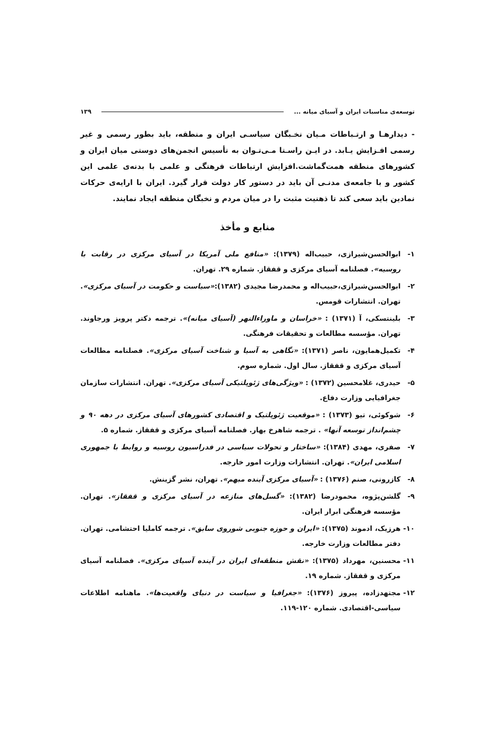توسعه‌ی مناسبات ایران و آسیای میانه ... ۱۳۹
- دیدارهـا و ارتـباطات مـیان نخـبگان سیاسـی ایران و منطقه، باید بطور رسمی و غیر رسمی افـزایش یـابد. در ایـن راسـتا مـی‌تـوان به تأسیس انجمن‌های دوستی میان ایران و کشورهای منطقه همت‌گماشت.افزایش ارتباطات فرهنگی و علمی با بدنه‌ی علمی این کشور و با جامعه‌ی مدنـی آن باید در دستور کار دولت قرار گیرد. ایران با ارایه‌ی حرکات نمادین باید سعی کند تا ذهنیت مثبت را در میان مردم و نخبگان منطقه ایجاد نمایند.
منابع و مأخذ
۱- ابوالحسن‌شیرازی، حبیب‌اله (۱۳۷۹): «منافع ملی آمریکا در آسیای مرکزی در رقابت با روسیه». فصلنامه آسیای مرکزی و قفقاز. شماره ۲۹. تهران.
۲- ابوالحسن‌شیرازی،حبیب‌اله و محمدرضا مجیدی (۱۳۸۲):«سیاست و حکومت در آسیای مرکزی». تهران. انتشارات قومس.
۳- بلینتسکی، آ (۱۳۷۱) : «خراسان و ماوراءالنهر (آسیای میانه)». ترجمه دکتر پرویز ورجاوند. تهران. مؤسسه مطالعات و تحقیقات فرهنگی.
۴- تکمیل‌همایون، ناصر (۱۳۷۱): «نگاهی به آسیا و شناخت آسیای مرکزی». فصلنامه مطالعات آسیای مرکزی و قفقاز. سال اول. شماره سوم.
۵- حیدری، غلامحسین (۱۳۷۲) : «ویژگی‌های ژئوپلتیکی آسیای مرکزی». تهران. انتشارات سازمان جغرافیایی وزارت دفاع.
۶- شوکوئی، تیو (۱۳۷۳) : «موقعیت ژئوپلتیک و اقتصادی کشورهای آسیای مرکزی در دهه ۹۰ و چشم‌انداز توسعه آنها» . ترجمه شاهرخ بهار. فصلنامه آسیای مرکزی و قفقاز. شماره ۵.
۷- صفری، مهدی (۱۳۸۴): «ساختار و تحولات سیاسی در فدراسیون روسیه و روابط با جمهوری اسلامی ایران». تهران. انتشارات وزارت امور خارجه.
۸- کازرونی، صنم (۱۳۷۶) : «آسیای مرکزی آینده مبهم». تهران، نشر گزینش.
۹- گلشن‌پژوه، محمودرضا (۱۳۸۲): «گسل‌های منازعه در آسیای مرکزی و قفقاز». تهران. مؤسسه فرهنگی ابرار ایران.
۱۰- هرزیک، ادموند (۱۳۷۵): «ایران و حوزه جنوبی شوروی سابق». ترجمه کاملیا احتشامی. تهران. دفتر مطالعات وزارت خارجه.
۱۱- محسنین، مهرداد (۱۳۷۵): «نقش منطقه‌ای ایران در آینده آسیای مرکزی». فصلنامه آسیای مرکزی و قفقاز. شماره ۱۹.
۱۲- مجتهدزاده، پیروز (۱۳۷۶): «جغرافیا و سیاست در دنیای واقعیت‌ها». ماهنامه اطلاعات سیاسی-اقتصادی. شماره ۱۲۰-۱۱۹.